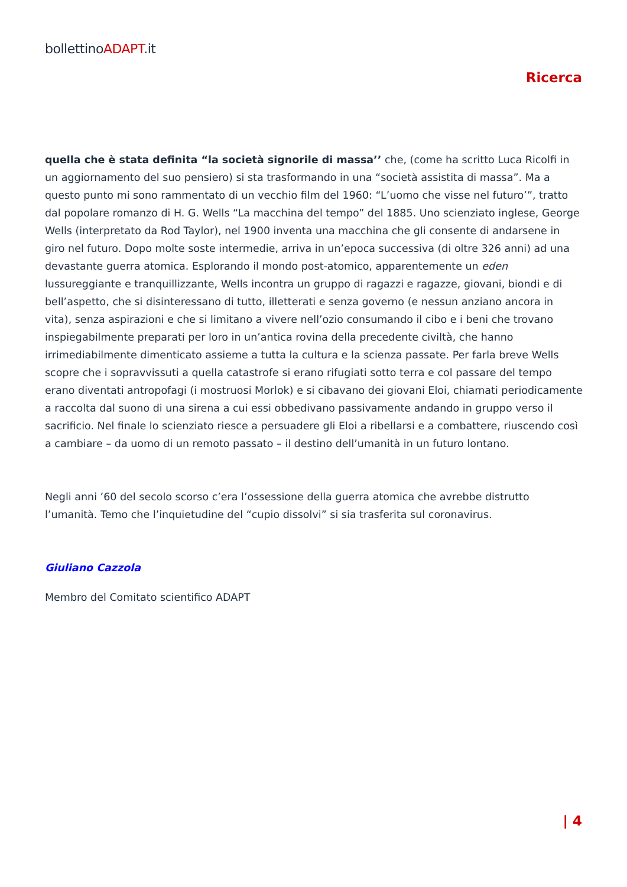bollettinoADAPT.it
Ricerca
quella che è stata definita “la società signorile di massa’’ che, (come ha scritto Luca Ricolfi in un aggiornamento del suo pensiero) si sta trasformando in una “società assistita di massa”. Ma a questo punto mi sono rammentato di un vecchio film del 1960: “L’uomo che visse nel futuro’”, tratto dal popolare romanzo di H. G. Wells “La macchina del tempo” del 1885. Uno scienziato inglese, George Wells (interpretato da Rod Taylor), nel 1900 inventa una macchina che gli consente di andarsene in giro nel futuro. Dopo molte soste intermedie, arriva in un’epoca successiva (di oltre 326 anni) ad una devastante guerra atomica. Esplorando il mondo post-atomico, apparentemente un eden lussureggiante e tranquillizzante, Wells incontra un gruppo di ragazzi e ragazze, giovani, biondi e di bell’aspetto, che si disinteressano di tutto, illetterati e senza governo (e nessun anziano ancora in vita), senza aspirazioni e che si limitano a vivere nell’ozio consumando il cibo e i beni che trovano inspiegabilmente preparati per loro in un’antica rovina della precedente civiltà, che hanno irrimediabilmente dimenticato assieme a tutta la cultura e la scienza passate. Per farla breve Wells scopre che i sopravvissuti a quella catastrofe si erano rifugiati sotto terra e col passare del tempo erano diventati antropofagi (i mostruosi Morlok) e si cibavano dei giovani Eloi, chiamati periodicamente a raccolta dal suono di una sirena a cui essi obbedivano passivamente andando in gruppo verso il sacrificio. Nel finale lo scienziato riesce a persuadere gli Eloi a ribellarsi e a combattere, riuscendo così a cambiare – da uomo di un remoto passato – il destino dell’umanità in un futuro lontano.
Negli anni ’60 del secolo scorso c’era l’ossessione della guerra atomica che avrebbe distrutto l’umanità. Temo che l’inquietudine del “cupio dissolvi” si sia trasferita sul coronavirus.
Giuliano Cazzola
Membro del Comitato scientifico ADAPT
| 4